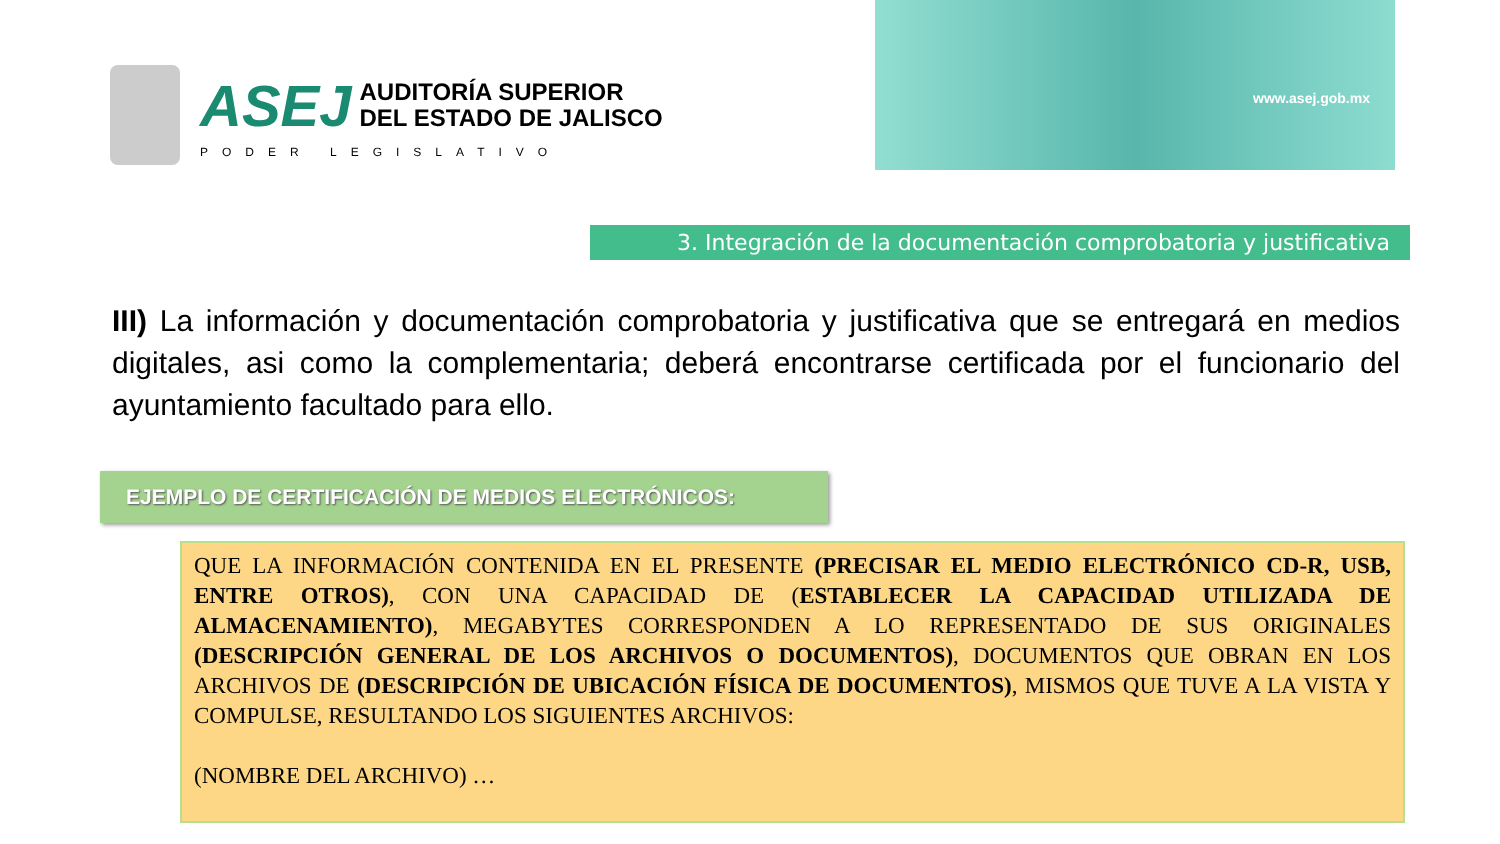ASEJ
AUDITORÍA SUPERIOR
DEL ESTADO DE JALISCO
PODER LEGISLATIVO
www.asej.gob.mx
3. Integración de la documentación comprobatoria y justificativa
III) La información y documentación comprobatoria y justificativa que se entregará en medios digitales, asi como la complementaria; deberá encontrarse certificada por el funcionario del ayuntamiento facultado para ello.
EJEMPLO DE CERTIFICACIÓN DE MEDIOS ELECTRÓNICOS:
QUE LA INFORMACIÓN CONTENIDA EN EL PRESENTE (PRECISAR EL MEDIO ELECTRÓNICO CD-R, USB, ENTRE OTROS), CON UNA CAPACIDAD DE (ESTABLECER LA CAPACIDAD UTILIZADA DE ALMACENAMIENTO), MEGABYTES CORRESPONDEN A LO REPRESENTADO DE SUS ORIGINALES (DESCRIPCIÓN GENERAL DE LOS ARCHIVOS O DOCUMENTOS), DOCUMENTOS QUE OBRAN EN LOS ARCHIVOS DE (DESCRIPCIÓN DE UBICACIÓN FÍSICA DE DOCUMENTOS), MISMOS QUE TUVE A LA VISTA Y COMPULSE, RESULTANDO LOS SIGUIENTES ARCHIVOS:
(NOMBRE DEL ARCHIVO) …